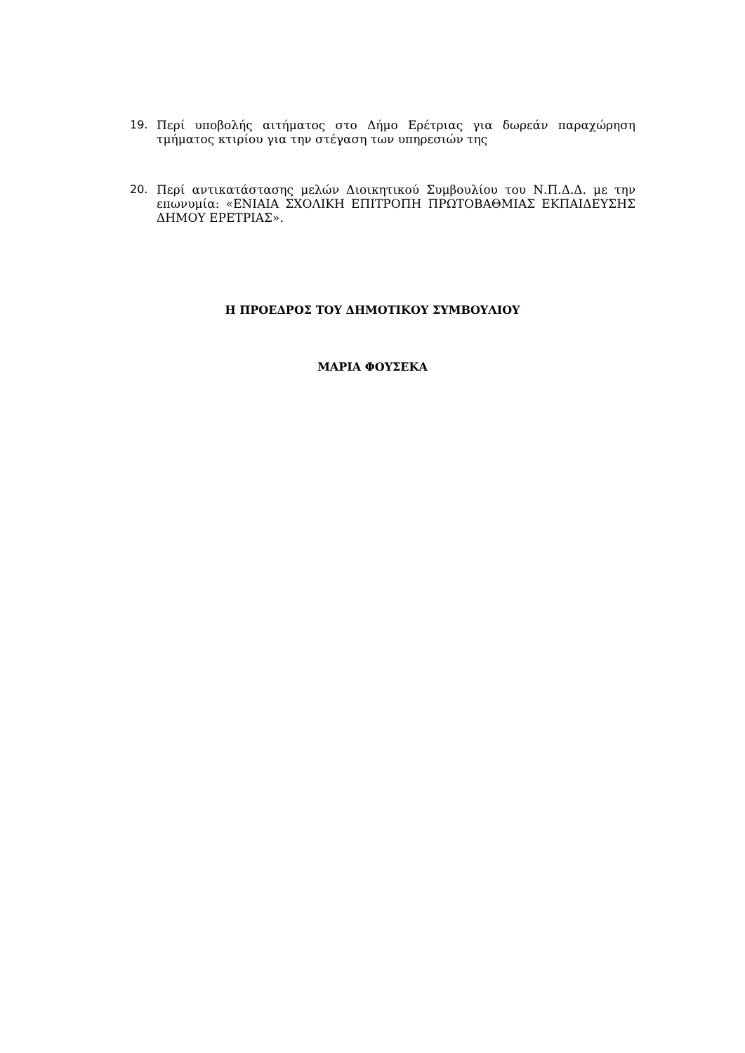19. Περί υποβολής αιτήματος στο Δήμο Ερέτριας για δωρεάν παραχώρηση τμήματος κτιρίου για την στέγαση των υπηρεσιών της
20. Περί αντικατάστασης μελών Διοικητικού Συμβουλίου του Ν.Π.Δ.Δ. με την επωνυμία: «ΕΝΙΑΙΑ ΣΧΟΛΙΚΗ ΕΠΙΤΡΟΠΗ ΠΡΩΤΟΒΑΘΜΙΑΣ ΕΚΠΑΙΔΕΥΣΗΣ ΔΗΜΟΥ ΕΡΕΤΡΙΑΣ».
Η ΠΡΟΕΔΡΟΣ ΤΟΥ ΔΗΜΟΤΙΚΟΥ ΣΥΜΒΟΥΛΙΟΥ
ΜΑΡΙΑ ΦΟΥΣΕΚΑ